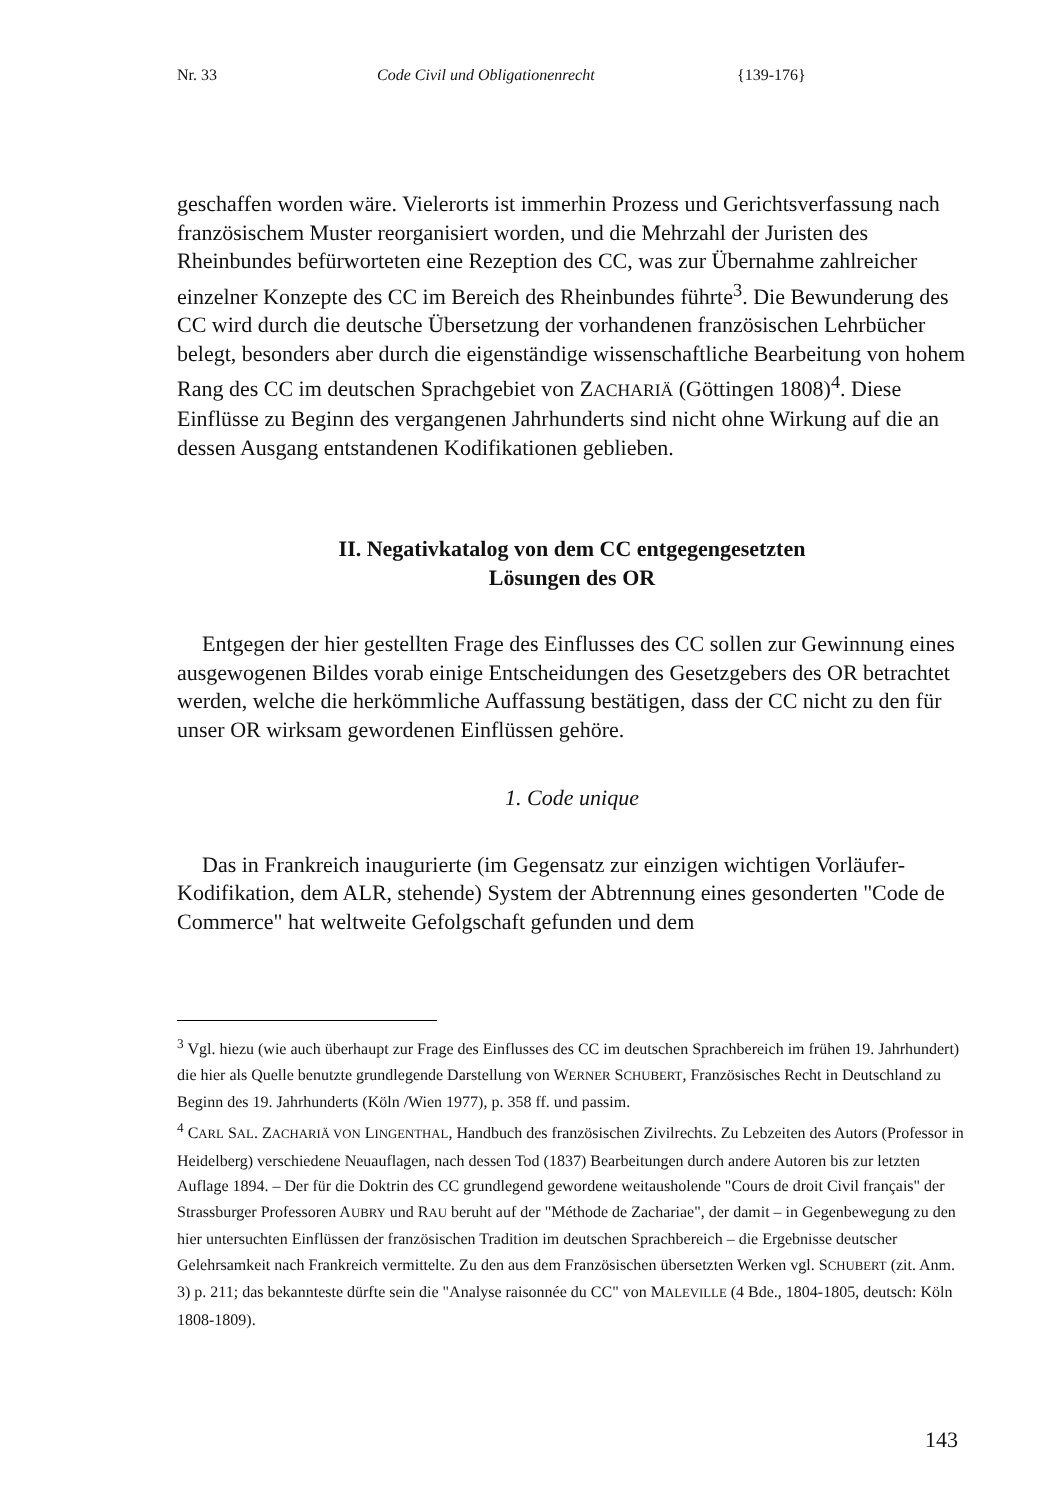Nr. 33 Code Civil und Obligationenrecht {139-176}
geschaffen worden wäre. Vielerorts ist immerhin Prozess und Gerichtsverfassung nach französischem Muster reorganisiert worden, und die Mehrzahl der Juristen des Rheinbundes befürworteten eine Rezeption des CC, was zur Übernahme zahlreicher einzelner Konzepte des CC im Bereich des Rheinbundes führte<sup>3</sup>. Die Bewunderung des CC wird durch die deutsche Übersetzung der vorhandenen französischen Lehrbücher belegt, besonders aber durch die eigenständige wissenschaftliche Bearbeitung von hohem Rang des CC im deutschen Sprachgebiet von ZACHARIÄ (Göttingen 1808)<sup>4</sup>. Diese Einflüsse zu Beginn des vergangenen Jahrhunderts sind nicht ohne Wirkung auf die an dessen Ausgang entstandenen Kodifikationen geblieben.
II. Negativkatalog von dem CC entgegengesetzten
Lösungen des OR
Entgegen der hier gestellten Frage des Einflusses des CC sollen zur Gewinnung eines ausgewogenen Bildes vorab einige Entscheidungen des Gesetzgebers des OR betrachtet werden, welche die herkömmliche Auffassung bestätigen, dass der CC nicht zu den für unser OR wirksam gewordenen Einflüssen gehöre.
1. Code unique
Das in Frankreich inaugurierte (im Gegensatz zur einzigen wichtigen Vorläufer-Kodifikation, dem ALR, stehende) System der Abtrennung eines gesonderten "Code de Commerce" hat weltweite Gefolgschaft gefunden und dem
<sup>3</sup> Vgl. hiezu (wie auch überhaupt zur Frage des Einflusses des CC im deutschen Sprachbereich im frühen 19. Jahrhundert) die hier als Quelle benutzte grundlegende Darstellung von WERNER SCHUBERT, Französisches Recht in Deutschland zu Beginn des 19. Jahrhunderts (Köln /Wien 1977), p. 358 ff. und passim.
<sup>4</sup> CARL SAL. ZACHARIÄ VON LINGENTHAL, Handbuch des französischen Zivilrechts. Zu Lebzeiten des Autors (Professor in Heidelberg) verschiedene Neuauflagen, nach dessen Tod (1837) Bearbeitungen durch andere Autoren bis zur letzten Auflage 1894. – Der für die Doktrin des CC grundlegend gewordene weitausholende "Cours de droit Civil français" der Strassburger Professoren AUBRY und RAU beruht auf der "Méthode de Zachariae", der damit – in Gegenbewegung zu den hier untersuchten Einflüssen der französischen Tradition im deutschen Sprachbereich – die Ergebnisse deutscher Gelehrsamkeit nach Frankreich vermittelte. Zu den aus dem Französischen übersetzten Werken vgl. SCHUBERT (zit. Anm. 3) p. 211; das bekannteste dürfte sein die "Analyse raisonnée du CC" von MALEVILLE (4 Bde., 1804-1805, deutsch: Köln 1808-1809).
143